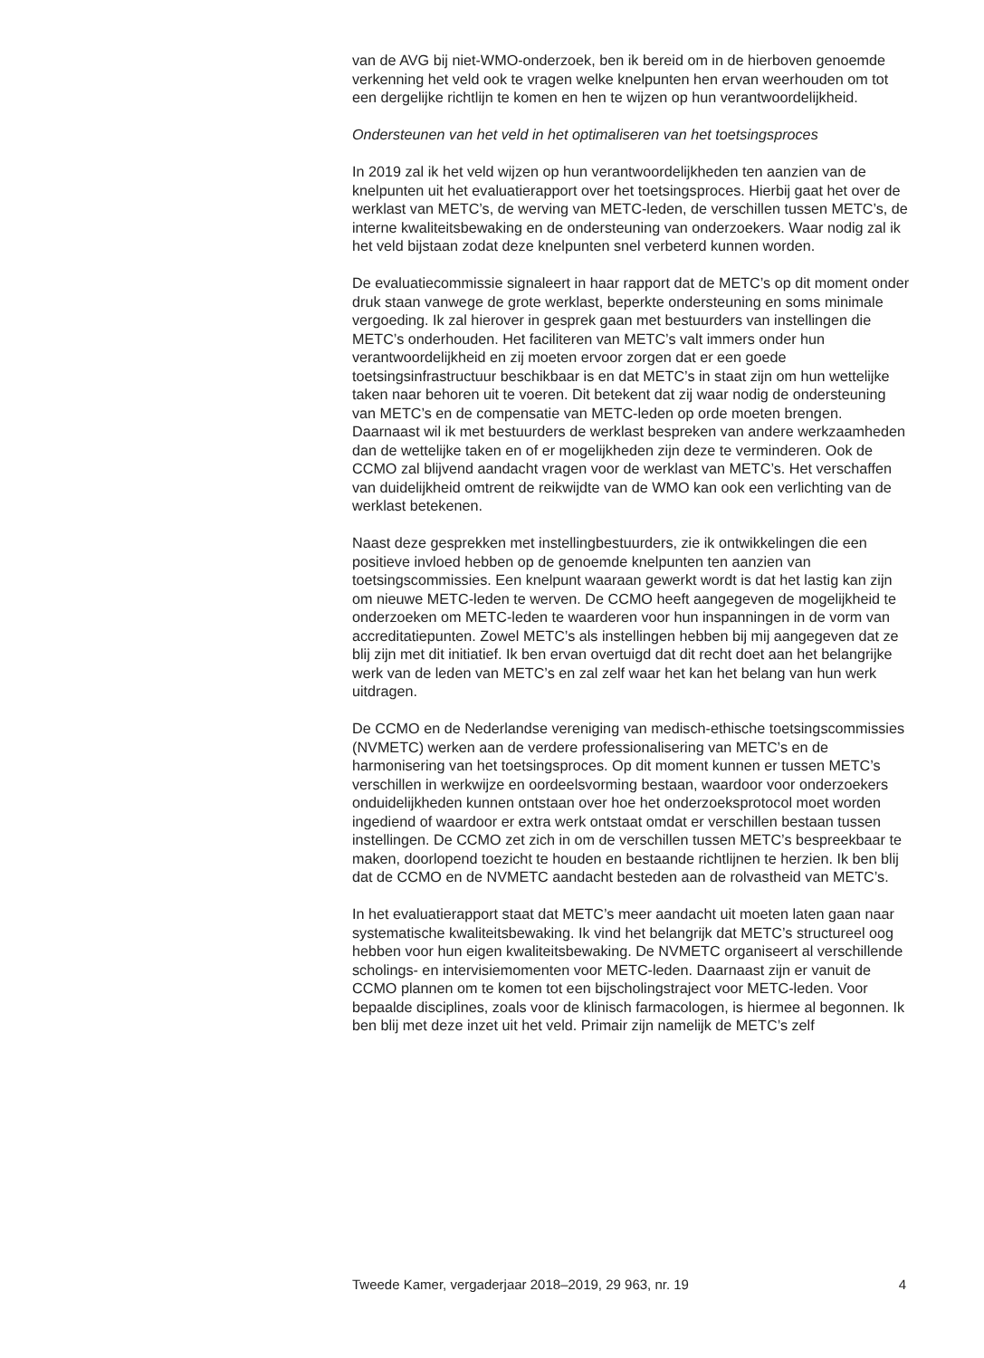van de AVG bij niet-WMO-onderzoek, ben ik bereid om in de hierboven genoemde verkenning het veld ook te vragen welke knelpunten hen ervan weerhouden om tot een dergelijke richtlijn te komen en hen te wijzen op hun verantwoordelijkheid.
Ondersteunen van het veld in het optimaliseren van het toetsingsproces
In 2019 zal ik het veld wijzen op hun verantwoordelijkheden ten aanzien van de knelpunten uit het evaluatierapport over het toetsingsproces. Hierbij gaat het over de werklast van METC’s, de werving van METC-leden, de verschillen tussen METC’s, de interne kwaliteitsbewaking en de ondersteuning van onderzoekers. Waar nodig zal ik het veld bijstaan zodat deze knelpunten snel verbeterd kunnen worden.
De evaluatiecommissie signaleert in haar rapport dat de METC’s op dit moment onder druk staan vanwege de grote werklast, beperkte ondersteuning en soms minimale vergoeding. Ik zal hierover in gesprek gaan met bestuurders van instellingen die METC’s onderhouden. Het faciliteren van METC’s valt immers onder hun verantwoordelijkheid en zij moeten ervoor zorgen dat er een goede toetsingsinfrastructuur beschikbaar is en dat METC’s in staat zijn om hun wettelijke taken naar behoren uit te voeren. Dit betekent dat zij waar nodig de ondersteuning van METC’s en de compensatie van METC-leden op orde moeten brengen. Daarnaast wil ik met bestuurders de werklast bespreken van andere werkzaamheden dan de wettelijke taken en of er mogelijkheden zijn deze te verminderen. Ook de CCMO zal blijvend aandacht vragen voor de werklast van METC’s. Het verschaffen van duidelijkheid omtrent de reikwijdte van de WMO kan ook een verlichting van de werklast betekenen.
Naast deze gesprekken met instellingbestuurders, zie ik ontwikkelingen die een positieve invloed hebben op de genoemde knelpunten ten aanzien van toetsingscommissies. Een knelpunt waaraan gewerkt wordt is dat het lastig kan zijn om nieuwe METC-leden te werven. De CCMO heeft aangegeven de mogelijkheid te onderzoeken om METC-leden te waarderen voor hun inspanningen in de vorm van accreditatiepunten. Zowel METC’s als instellingen hebben bij mij aangegeven dat ze blij zijn met dit initiatief. Ik ben ervan overtuigd dat dit recht doet aan het belangrijke werk van de leden van METC’s en zal zelf waar het kan het belang van hun werk uitdragen.
De CCMO en de Nederlandse vereniging van medisch-ethische toetsingscommissies (NVMETC) werken aan de verdere professionalisering van METC’s en de harmonisering van het toetsingsproces. Op dit moment kunnen er tussen METC’s verschillen in werkwijze en oordeelsvorming bestaan, waardoor voor onderzoekers onduidelijkheden kunnen ontstaan over hoe het onderzoeksprotocol moet worden ingediend of waardoor er extra werk ontstaat omdat er verschillen bestaan tussen instellingen. De CCMO zet zich in om de verschillen tussen METC’s bespreekbaar te maken, doorlopend toezicht te houden en bestaande richtlijnen te herzien. Ik ben blij dat de CCMO en de NVMETC aandacht besteden aan de rolvastheid van METC’s.
In het evaluatierapport staat dat METC’s meer aandacht uit moeten laten gaan naar systematische kwaliteitsbewaking. Ik vind het belangrijk dat METC’s structureel oog hebben voor hun eigen kwaliteitsbewaking. De NVMETC organiseert al verschillende scholings- en intervisiemomenten voor METC-leden. Daarnaast zijn er vanuit de CCMO plannen om te komen tot een bijscholingstraject voor METC-leden. Voor bepaalde disciplines, zoals voor de klinisch farmacologen, is hiermee al begonnen. Ik ben blij met deze inzet uit het veld. Primair zijn namelijk de METC’s zelf
Tweede Kamer, vergaderjaar 2018–2019, 29 963, nr. 19 4